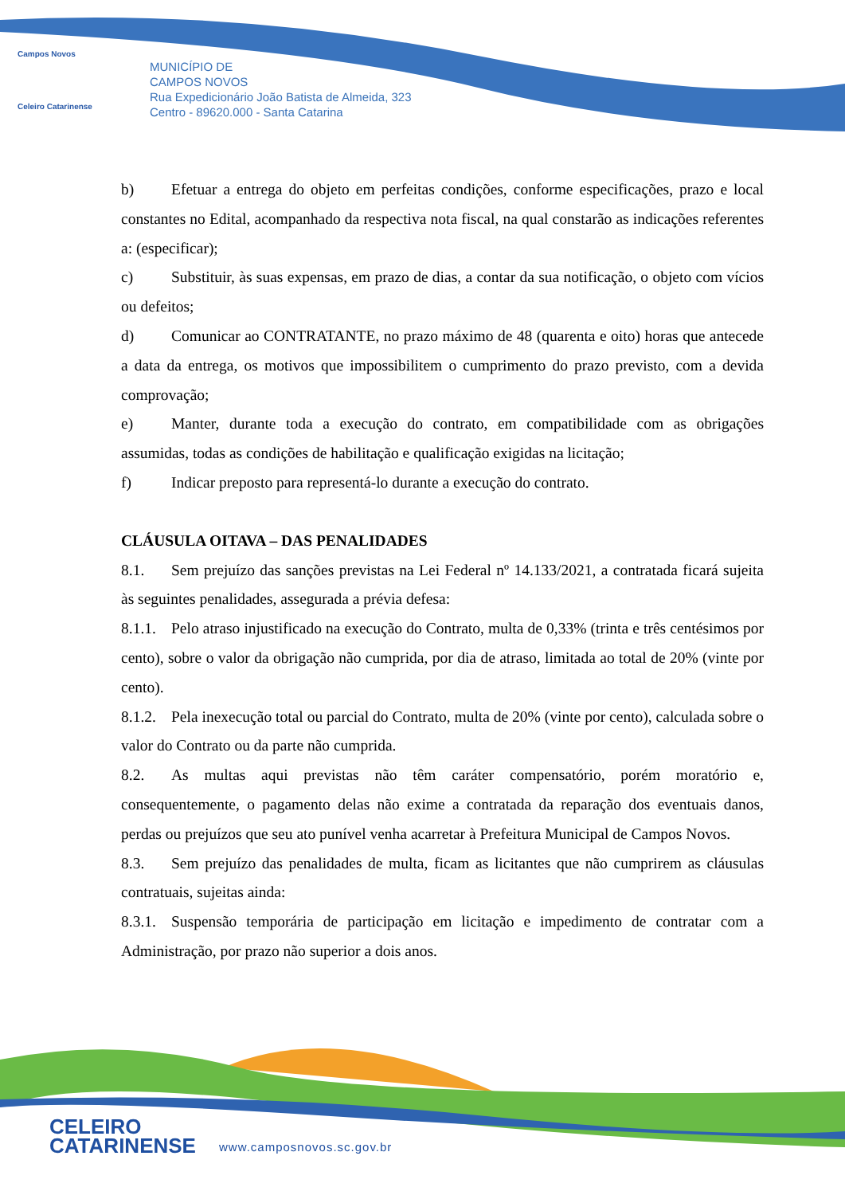Campos Novos
Celeiro Catarinense
MUNICÍPIO DE
CAMPOS NOVOS
Rua Expedicionário João Batista de Almeida, 323
Centro - 89620.000 - Santa Catarina
b) Efetuar a entrega do objeto em perfeitas condições, conforme especificações, prazo e local constantes no Edital, acompanhado da respectiva nota fiscal, na qual constarão as indicações referentes a: (especificar);
c) Substituir, às suas expensas, em prazo de dias, a contar da sua notificação, o objeto com vícios ou defeitos;
d) Comunicar ao CONTRATANTE, no prazo máximo de 48 (quarenta e oito) horas que antecede a data da entrega, os motivos que impossibilitem o cumprimento do prazo previsto, com a devida comprovação;
e) Manter, durante toda a execução do contrato, em compatibilidade com as obrigações assumidas, todas as condições de habilitação e qualificação exigidas na licitação;
f) Indicar preposto para representá-lo durante a execução do contrato.
CLÁUSULA OITAVA – DAS PENALIDADES
8.1. Sem prejuízo das sanções previstas na Lei Federal nº 14.133/2021, a contratada ficará sujeita às seguintes penalidades, assegurada a prévia defesa:
8.1.1. Pelo atraso injustificado na execução do Contrato, multa de 0,33% (trinta e três centésimos por cento), sobre o valor da obrigação não cumprida, por dia de atraso, limitada ao total de 20% (vinte por cento).
8.1.2. Pela inexecução total ou parcial do Contrato, multa de 20% (vinte por cento), calculada sobre o valor do Contrato ou da parte não cumprida.
8.2. As multas aqui previstas não têm caráter compensatório, porém moratório e, consequentemente, o pagamento delas não exime a contratada da reparação dos eventuais danos, perdas ou prejuízos que seu ato punível venha acarretar à Prefeitura Municipal de Campos Novos.
8.3. Sem prejuízo das penalidades de multa, ficam as licitantes que não cumprirem as cláusulas contratuais, sujeitas ainda:
8.3.1. Suspensão temporária de participação em licitação e impedimento de contratar com a Administração, por prazo não superior a dois anos.
CELEIRO
CATARINENSE
www.camposnovos.sc.gov.br